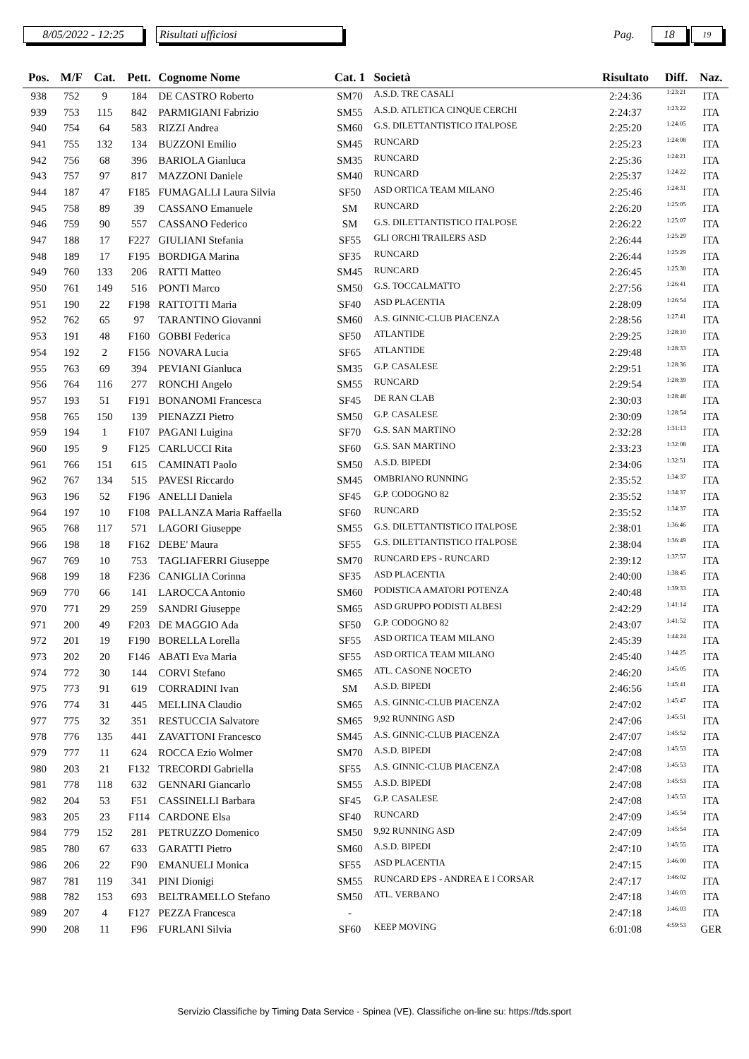8/05/2022 - 12:25
Risultati ufficiosi
Pag.
18
19
| Pos. | M/F | Cat. | Pett. | Cognome Nome | Cat. 1 | Società | Risultato | Diff. | Naz. |
| --- | --- | --- | --- | --- | --- | --- | --- | --- | --- |
| 938 | 752 | 9 | 184 | DE CASTRO Roberto | SM70 | A.S.D. TRE CASALI | 2:24:36 | 1:23:21 | ITA |
| 939 | 753 | 115 | 842 | PARMIGIANI Fabrizio | SM55 | A.S.D. ATLETICA CINQUE CERCHI | 2:24:37 | 1:23:22 | ITA |
| 940 | 754 | 64 | 583 | RIZZI Andrea | SM60 | G.S. DILETTANTISTICO ITALPOSE | 2:25:20 | 1:24:05 | ITA |
| 941 | 755 | 132 | 134 | BUZZONI Emilio | SM45 | RUNCARD | 2:25:23 | 1:24:08 | ITA |
| 942 | 756 | 68 | 396 | BARIOLA Gianluca | SM35 | RUNCARD | 2:25:36 | 1:24:21 | ITA |
| 943 | 757 | 97 | 817 | MAZZONI Daniele | SM40 | RUNCARD | 2:25:37 | 1:24:22 | ITA |
| 944 | 187 | 47 | F185 | FUMAGALLI Laura Silvia | SF50 | ASD ORTICA TEAM MILANO | 2:25:46 | 1:24:31 | ITA |
| 945 | 758 | 89 | 39 | CASSANO Emanuele | SM | RUNCARD | 2:26:20 | 1:25:05 | ITA |
| 946 | 759 | 90 | 557 | CASSANO Federico | SM | G.S. DILETTANTISTICO ITALPOSE | 2:26:22 | 1:25:07 | ITA |
| 947 | 188 | 17 | F227 | GIULIANI Stefania | SF55 | GLI ORCHI TRAILERS ASD | 2:26:44 | 1:25:29 | ITA |
| 948 | 189 | 17 | F195 | BORDIGA Marina | SF35 | RUNCARD | 2:26:44 | 1:25:29 | ITA |
| 949 | 760 | 133 | 206 | RATTI Matteo | SM45 | RUNCARD | 2:26:45 | 1:25:30 | ITA |
| 950 | 761 | 149 | 516 | PONTI Marco | SM50 | G.S. TOCCALMATTO | 2:27:56 | 1:26:41 | ITA |
| 951 | 190 | 22 | F198 | RATTOTTI Maria | SF40 | ASD PLACENTIA | 2:28:09 | 1:26:54 | ITA |
| 952 | 762 | 65 | 97 | TARANTINO Giovanni | SM60 | A.S. GINNIC-CLUB PIACENZA | 2:28:56 | 1:27:41 | ITA |
| 953 | 191 | 48 | F160 | GOBBI Federica | SF50 | ATLANTIDE | 2:29:25 | 1:28:10 | ITA |
| 954 | 192 | 2 | F156 | NOVARA Lucia | SF65 | ATLANTIDE | 2:29:48 | 1:28:33 | ITA |
| 955 | 763 | 69 | 394 | PEVIANI Gianluca | SM35 | G.P. CASALESE | 2:29:51 | 1:28:36 | ITA |
| 956 | 764 | 116 | 277 | RONCHI Angelo | SM55 | RUNCARD | 2:29:54 | 1:28:39 | ITA |
| 957 | 193 | 51 | F191 | BONANOMI Francesca | SF45 | DE RAN CLAB | 2:30:03 | 1:28:48 | ITA |
| 958 | 765 | 150 | 139 | PIENAZZI Pietro | SM50 | G.P. CASALESE | 2:30:09 | 1:28:54 | ITA |
| 959 | 194 | 1 | F107 | PAGANI Luigina | SF70 | G.S. SAN MARTINO | 2:32:28 | 1:31:13 | ITA |
| 960 | 195 | 9 | F125 | CARLUCCI Rita | SF60 | G.S. SAN MARTINO | 2:33:23 | 1:32:08 | ITA |
| 961 | 766 | 151 | 615 | CAMINATI Paolo | SM50 | A.S.D. BIPEDI | 2:34:06 | 1:32:51 | ITA |
| 962 | 767 | 134 | 515 | PAVESI Riccardo | SM45 | OMBRIANO RUNNING | 2:35:52 | 1:34:37 | ITA |
| 963 | 196 | 52 | F196 | ANELLI Daniela | SF45 | G.P. CODOGNO 82 | 2:35:52 | 1:34:37 | ITA |
| 964 | 197 | 10 | F108 | PALLANZA Maria Raffaella | SF60 | RUNCARD | 2:35:52 | 1:34:37 | ITA |
| 965 | 768 | 117 | 571 | LAGORI Giuseppe | SM55 | G.S. DILETTANTISTICO ITALPOSE | 2:38:01 | 1:36:46 | ITA |
| 966 | 198 | 18 | F162 | DEBE' Maura | SF55 | G.S. DILETTANTISTICO ITALPOSE | 2:38:04 | 1:36:49 | ITA |
| 967 | 769 | 10 | 753 | TAGLIAFERRI Giuseppe | SM70 | RUNCARD EPS - RUNCARD | 2:39:12 | 1:37:57 | ITA |
| 968 | 199 | 18 | F236 | CANIGLIA Corinna | SF35 | ASD PLACENTIA | 2:40:00 | 1:38:45 | ITA |
| 969 | 770 | 66 | 141 | LAROCCA Antonio | SM60 | PODISTICA AMATORI POTENZA | 2:40:48 | 1:39:33 | ITA |
| 970 | 771 | 29 | 259 | SANDRI Giuseppe | SM65 | ASD GRUPPO PODISTI ALBESI | 2:42:29 | 1:41:14 | ITA |
| 971 | 200 | 49 | F203 | DE MAGGIO Ada | SF50 | G.P. CODOGNO 82 | 2:43:07 | 1:41:52 | ITA |
| 972 | 201 | 19 | F190 | BORELLA Lorella | SF55 | ASD ORTICA TEAM MILANO | 2:45:39 | 1:44:24 | ITA |
| 973 | 202 | 20 | F146 | ABATI Eva Maria | SF55 | ASD ORTICA TEAM MILANO | 2:45:40 | 1:44:25 | ITA |
| 974 | 772 | 30 | 144 | CORVI Stefano | SM65 | ATL. CASONE NOCETO | 2:46:20 | 1:45:05 | ITA |
| 975 | 773 | 91 | 619 | CORRADINI Ivan | SM | A.S.D. BIPEDI | 2:46:56 | 1:45:41 | ITA |
| 976 | 774 | 31 | 445 | MELLINA Claudio | SM65 | A.S. GINNIC-CLUB PIACENZA | 2:47:02 | 1:45:47 | ITA |
| 977 | 775 | 32 | 351 | RESTUCCIA Salvatore | SM65 | 9,92 RUNNING ASD | 2:47:06 | 1:45:51 | ITA |
| 978 | 776 | 135 | 441 | ZAVATTONI Francesco | SM45 | A.S. GINNIC-CLUB PIACENZA | 2:47:07 | 1:45:52 | ITA |
| 979 | 777 | 11 | 624 | ROCCA Ezio Wolmer | SM70 | A.S.D. BIPEDI | 2:47:08 | 1:45:53 | ITA |
| 980 | 203 | 21 | F132 | TRECORDI Gabriella | SF55 | A.S. GINNIC-CLUB PIACENZA | 2:47:08 | 1:45:53 | ITA |
| 981 | 778 | 118 | 632 | GENNARI Giancarlo | SM55 | A.S.D. BIPEDI | 2:47:08 | 1:45:53 | ITA |
| 982 | 204 | 53 | F51 | CASSINELLI Barbara | SF45 | G.P. CASALESE | 2:47:08 | 1:45:53 | ITA |
| 983 | 205 | 23 | F114 | CARDONE Elsa | SF40 | RUNCARD | 2:47:09 | 1:45:54 | ITA |
| 984 | 779 | 152 | 281 | PETRUZZO Domenico | SM50 | 9,92 RUNNING ASD | 2:47:09 | 1:45:54 | ITA |
| 985 | 780 | 67 | 633 | GARATTI Pietro | SM60 | A.S.D. BIPEDI | 2:47:10 | 1:45:55 | ITA |
| 986 | 206 | 22 | F90 | EMANUELI Monica | SF55 | ASD PLACENTIA | 2:47:15 | 1:46:00 | ITA |
| 987 | 781 | 119 | 341 | PINI Dionigi | SM55 | RUNCARD EPS - ANDREA E I CORSAR | 2:47:17 | 1:46:02 | ITA |
| 988 | 782 | 153 | 693 | BELTRAMELLO Stefano | SM50 | ATL. VERBANO | 2:47:18 | 1:46:03 | ITA |
| 989 | 207 | 4 | F127 | PEZZA Francesca | - | | 2:47:18 | 1:46:03 | ITA |
| 990 | 208 | 11 | F96 | FURLANI Silvia | SF60 | KEEP MOVING | 6:01:08 | 4:59:53 | GER |
Servizio Classifiche by Timing Data Service - Spinea (VE). Classifiche on-line su: https://tds.sport